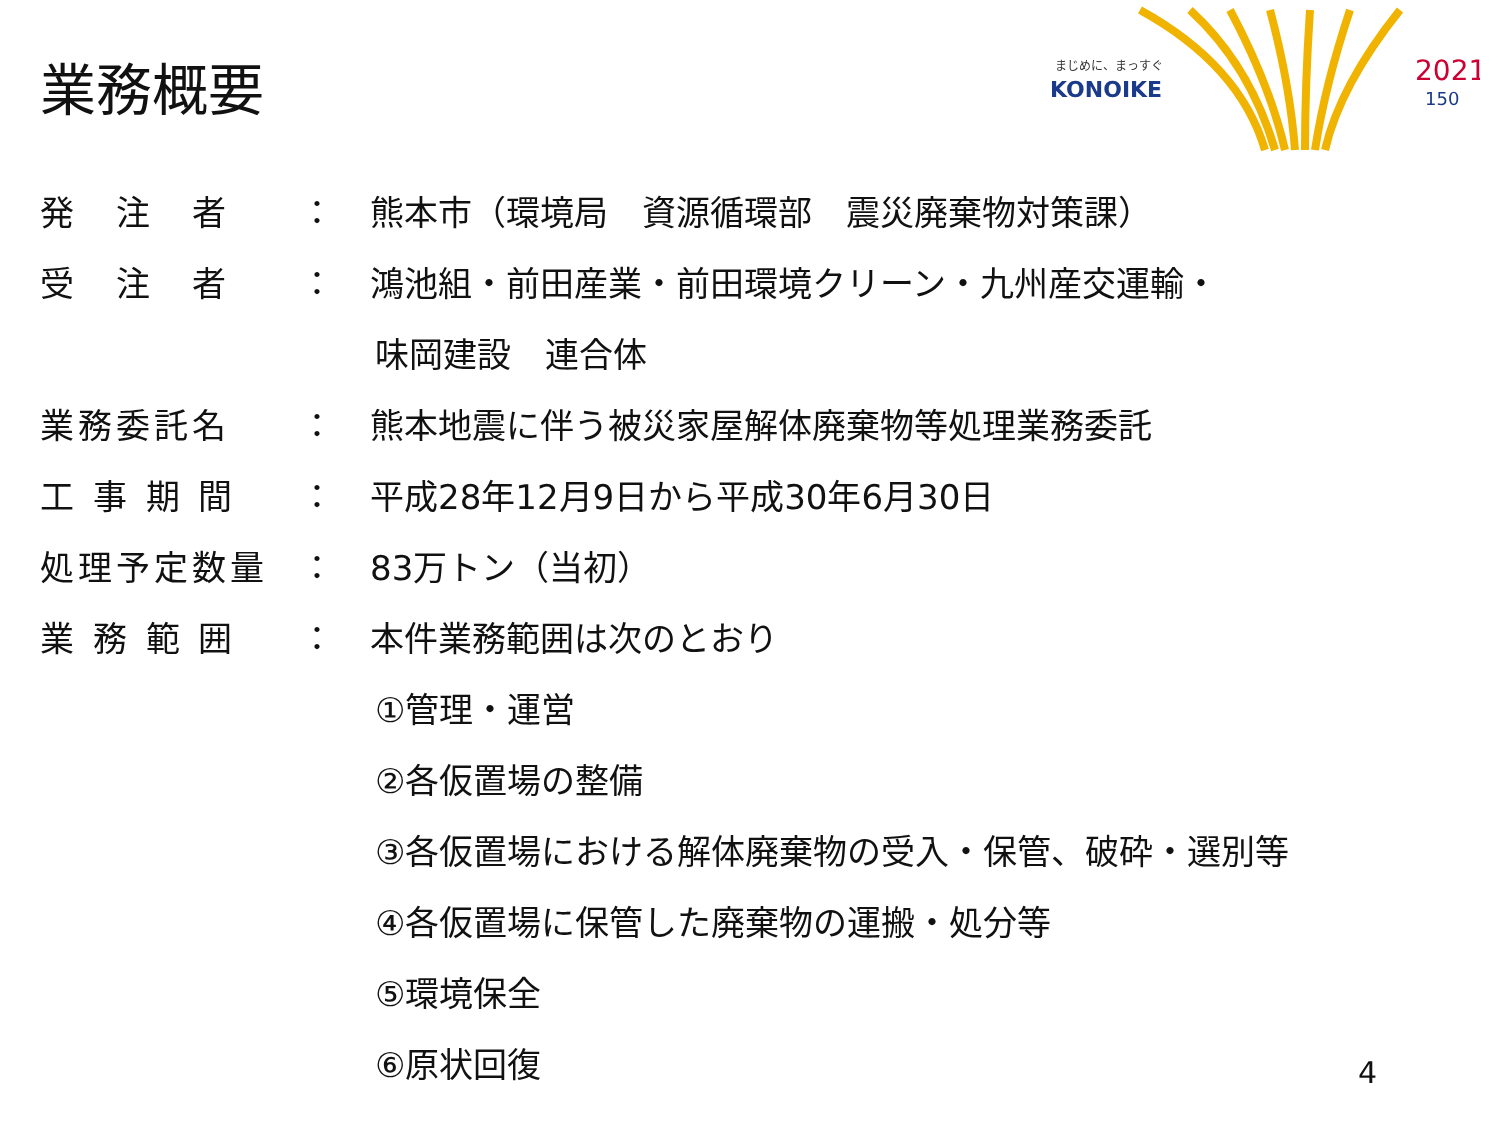業務概要
まじめに、まっすぐ
KONOIKE
2021
150
発　注　者 ：
熊本市（環境局　資源循環部　震災廃棄物対策課）
受　注　者 ：
鴻池組・前田産業・前田環境クリーン・九州産交運輸・
味岡建設　連合体
業務委託名 ：
熊本地震に伴う被災家屋解体廃棄物等処理業務委託
工 事 期 間 ： 平成28年12月9日から平成30年6月30日
処理予定数量 ： 83万トン（当初）
業 務 範 囲 ： 本件業務範囲は次のとおり
①管理・運営
②各仮置場の整備
③各仮置場における解体廃棄物の受入・保管、破砕・選別等
④各仮置場に保管した廃棄物の運搬・処分等
⑤環境保全
⑥原状回復
4